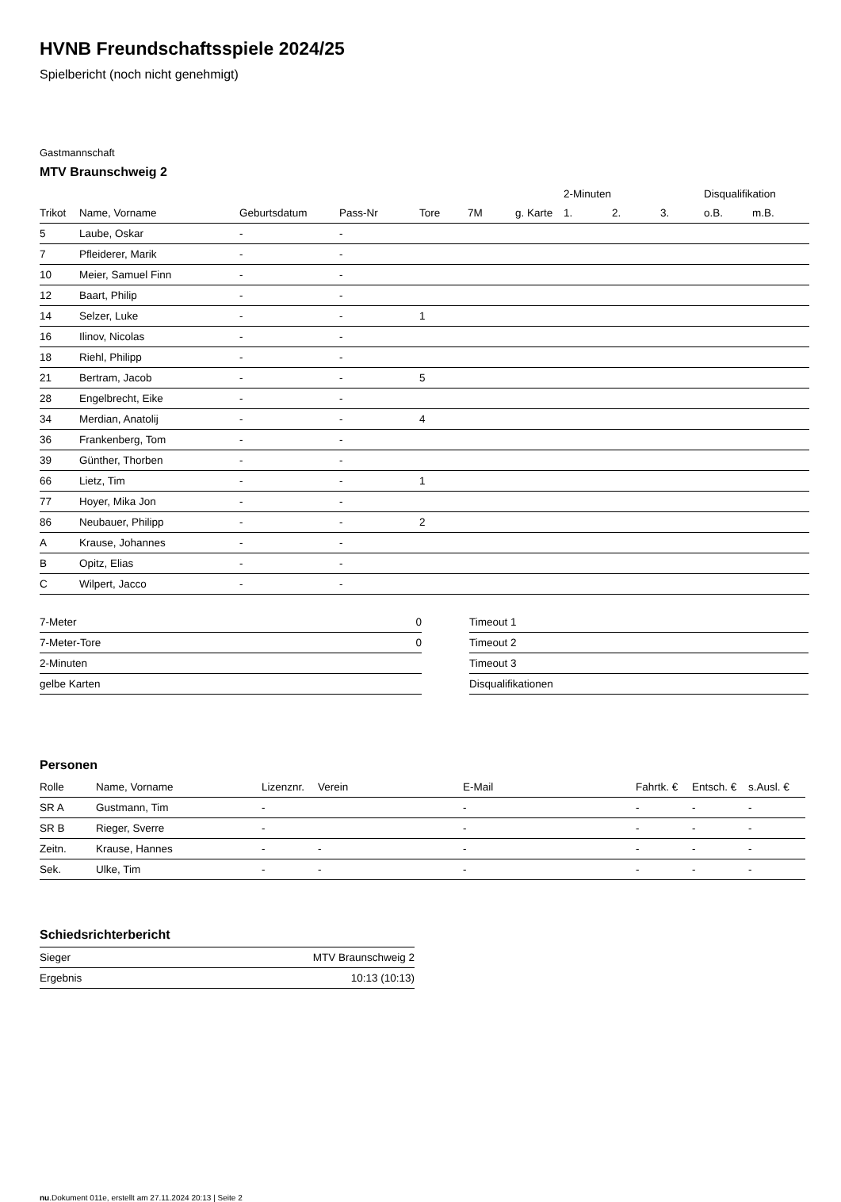HVNB Freundschaftsspiele 2024/25
Spielbericht (noch nicht genehmigt)
Gastmannschaft
MTV Braunschweig 2
| | | | | | | | 2-Minuten | | | Disqualifikation | |
| --- | --- | --- | --- | --- | --- | --- | --- | --- | --- | --- | --- |
| Trikot | Name, Vorname | Geburtsdatum | Pass-Nr | Tore | 7M | g. Karte | 1. | 2. | 3. | o.B. | m.B. |
| 5 | Laube, Oskar | - | - | | | | | | | | |
| 7 | Pfleiderer, Marik | - | - | | | | | | | | |
| 10 | Meier, Samuel Finn | - | - | | | | | | | | |
| 12 | Baart, Philip | - | - | | | | | | | | |
| 14 | Selzer, Luke | - | - | 1 | | | | | | | |
| 16 | Ilinov, Nicolas | - | - | | | | | | | | |
| 18 | Riehl, Philipp | - | - | | | | | | | | |
| 21 | Bertram, Jacob | - | - | 5 | | | | | | | |
| 28 | Engelbrecht, Eike | - | - | | | | | | | | |
| 34 | Merdian, Anatolij | - | - | 4 | | | | | | | |
| 36 | Frankenberg, Tom | - | - | | | | | | | | |
| 39 | Günther, Thorben | - | - | | | | | | | | |
| 66 | Lietz, Tim | - | - | 1 | | | | | | | |
| 77 | Hoyer, Mika Jon | - | - | | | | | | | | |
| 86 | Neubauer, Philipp | - | - | 2 | | | | | | | |
| A | Krause, Johannes | - | - | | | | | | | | |
| B | Opitz, Elias | - | - | | | | | | | | |
| C | Wilpert, Jacco | - | - | | | | | | | | |
| 7-Meter | 0 |
| 7-Meter-Tore | 0 |
| 2-Minuten | |
| gelbe Karten | |
| Timeout 1 |
| Timeout 2 |
| Timeout 3 |
| Disqualifikationen |
Personen
| Rolle | Name, Vorname | Lizenznr. | Verein | E-Mail | Fahrtk. € | Entsch. € | s.Ausl. € |
| --- | --- | --- | --- | --- | --- | --- | --- |
| SR A | Gustmann, Tim | - | | - | - | - | - |
| SR B | Rieger, Sverre | - | | - | - | - | - |
| Zeitn. | Krause, Hannes | - | - | - | - | - | - |
| Sek. | Ulke, Tim | - | - | - | - | - | - |
Schiedsrichterbericht
| Sieger | MTV Braunschweig 2 |
| Ergebnis | 10:13 (10:13) |
nu.Dokument 011e, erstellt am 27.11.2024 20:13 | Seite 2